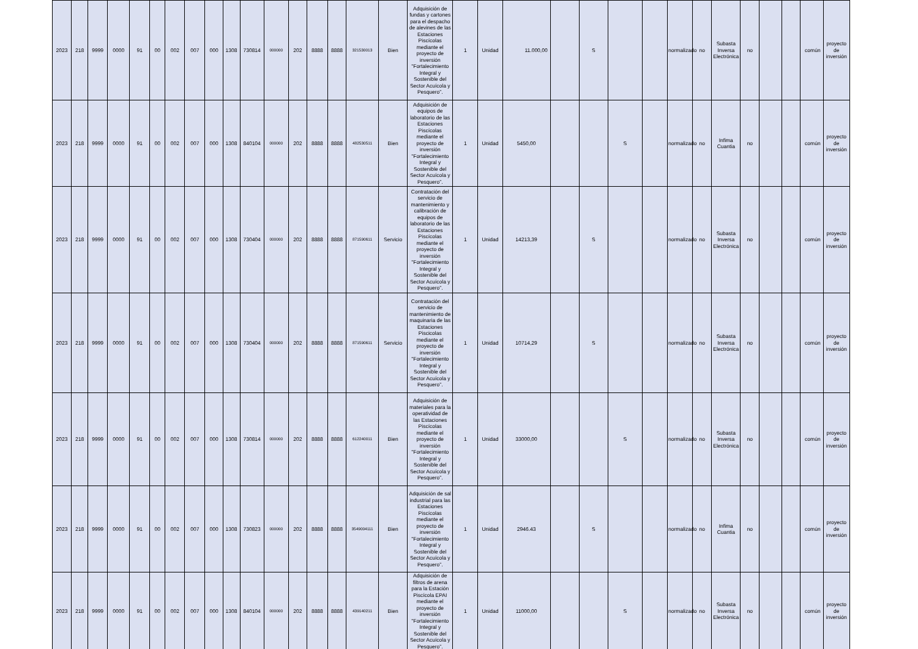| 2023 | 218 | 9999 | 0000 | 91 | 00 | 002 | 007 | 000 | 1308 | 730814 | 000000 | 202 | 8888 | 8888 | 321530013 | Bien | Adquisición de fundas y cartones para el despacho de alevines de las Estaciones Piscícolas mediante el proyecto de inversión "Fortalecimiento Integral y Sostenible del Sector Acuícola y Pesquero”. | 1 | Unidad | 11.000,00 | | S | | | normalizado | no | Subasta Inversa Electrónica | no | | | común | proyecto de inversión |
| 2023 | 218 | 9999 | 0000 | 91 | 00 | 002 | 007 | 000 | 1308 | 840104 | 000000 | 202 | 8888 | 8888 | 482530511 | Bien | Adquisición de equipos de laboratorio de las Estaciones Piscícolas mediante el proyecto de inversión "Fortalecimiento Integral y Sostenible del Sector Acuícola y Pesquero”. | 1 | Unidad | 5450,00 | | | S | | normalizado | no | Infima Cuantia | no | | | común | proyecto de inversión |
| 2023 | 218 | 9999 | 0000 | 91 | 00 | 002 | 007 | 000 | 1308 | 730404 | 000000 | 202 | 8888 | 8888 | 871590611 | Servicio | Contratación del servicio de mantenimiento y calibración de equipos de laboratorio de las Estaciones Piscícolas mediante el proyecto de inversión "Fortalecimiento Integral y Sostenible del Sector Acuícola y Pesquero”. | 1 | Unidad | 14213,39 | | S | | | normalizado | no | Subasta Inversa Electrónica | no | | | común | proyecto de inversión |
| 2023 | 218 | 9999 | 0000 | 91 | 00 | 002 | 007 | 000 | 1308 | 730404 | 000000 | 202 | 8888 | 8888 | 871590611 | Servicio | Contratación del servicio de mantenimiento de maquinaria de las Estaciones Piscicolas mediante el proyecto de inversión "Fortalecimiento Integral y Sostenible del Sector Acuícola y Pesquero”. | 1 | Unidad | 10714,29 | | S | | | normalizado | no | Subasta Inversa Electrónica | no | | | común | proyecto de inversión |
| 2023 | 218 | 9999 | 0000 | 91 | 00 | 002 | 007 | 000 | 1308 | 730814 | 000000 | 202 | 8888 | 8888 | 612240011 | Bien | Adquisición de materiales para la operatividad de las Estaciones Piscícolas mediante el proyecto de inversión "Fortalecimiento Integral y Sostenible del Sector Acuícola y Pesquero”. | 1 | Unidad | 33000,00 | | | S | | normalizado | no | Subasta Inversa Electrónica | no | | | común | proyecto de inversión |
| 2023 | 218 | 9999 | 0000 | 91 | 00 | 002 | 007 | 000 | 1308 | 730823 | 000000 | 202 | 8888 | 8888 | 3549004111 | Bien | Adquisición de sal industrial para las Estaciones Piscícolas mediante el proyecto de inversión "Fortalecimiento Integral y Sostenible del Sector Acuícola y Pesquero”. | 1 | Unidad | 2946.43 | | S | | | normalizado | no | Infima Cuantia | no | | | común | proyecto de inversión |
| 2023 | 218 | 9999 | 0000 | 91 | 00 | 002 | 007 | 000 | 1308 | 840104 | 000000 | 202 | 8888 | 8888 | 439140211 | Bien | Adquisición de filtros de arena para la Estación Piscícola EPAI mediante el proyecto de inversión "Fortalecimiento Integral y Sostenible del Sector Acuícola y Pesquero”. | 1 | Unidad | 11000,00 | | | S | | normalizado | no | Subasta Inversa Electrónica | no | | | común | proyecto de inversión |